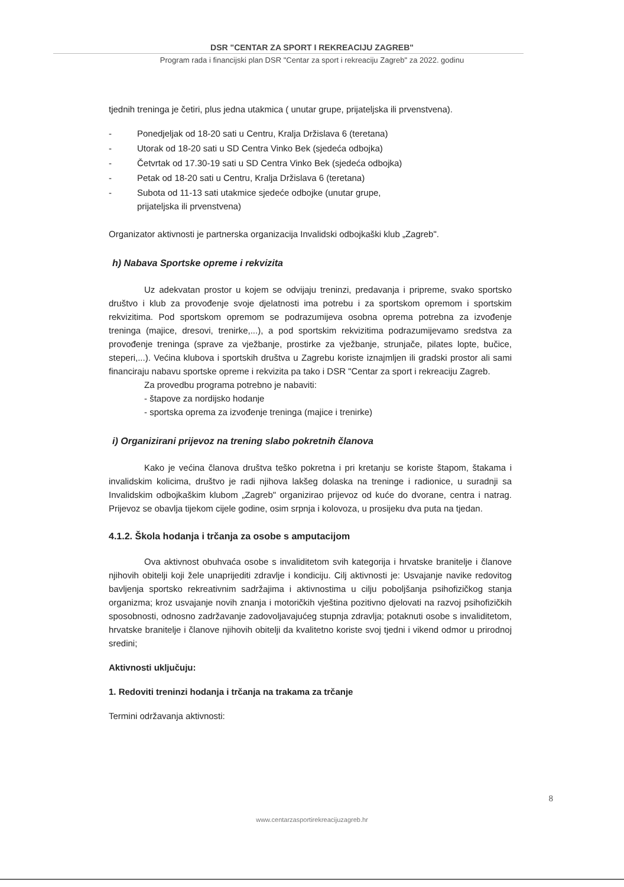DSR "CENTAR ZA SPORT I REKREACIJU ZAGREB"
Program rada i financijski plan DSR "Centar za sport i rekreaciju Zagreb" za 2022. godinu
tjednih treninga je četiri, plus jedna utakmica ( unutar grupe, prijateljska ili prvenstvena).
- Ponedjeljak od 18-20 sati u Centru, Kralja Držislava 6 (teretana)
- Utorak od 18-20 sati u SD Centra Vinko Bek (sjedeća odbojka)
- Četvrtak od 17.30-19 sati u SD Centra Vinko Bek (sjedeća odbojka)
- Petak od 18-20 sati u Centru, Kralja Držislava 6 (teretana)
- Subota od 11-13 sati utakmice sjedeće odbojke (unutar grupe,
prijateljska ili prvenstvena)
Organizator aktivnosti je partnerska organizacija Invalidski odbojkaški klub „Zagreb".
h) Nabava Sportske opreme i rekvizita
Uz adekvatan prostor u kojem se odvijaju treninzi, predavanja i pripreme, svako sportsko društvo i klub za provođenje svoje djelatnosti ima potrebu i za sportskom opremom i sportskim rekvizitima. Pod sportskom opremom se podrazumijeva osobna oprema potrebna za izvođenje treninga (majice, dresovi, trenirke,...), a pod sportskim rekvizitima podrazumijevamo sredstva za provođenje treninga (sprave za vježbanje, prostirke za vježbanje, strunjače, pilates lopte, bučice, steperi,...). Većina klubova i sportskih društva u Zagrebu koriste iznajmljen ili gradski prostor ali sami financiraju nabavu sportske opreme i rekvizita pa tako i DSR "Centar za sport i rekreaciju Zagreb.
Za provedbu programa potrebno je nabaviti:
- štapove za nordijsko hodanje
- sportska oprema za izvođenje treninga (majice i trenirke)
i) Organizirani prijevoz na trening slabo pokretnih članova
Kako je većina članova društva teško pokretna i pri kretanju se koriste štapom, štakama i invalidskim kolicima, društvo je radi njihova lakšeg dolaska na treninge i radionice, u suradnji sa Invalidskim odbojkaškim klubom „Zagreb" organizirao prijevoz od kuće do dvorane, centra i natrag. Prijevoz se obavlja tijekom cijele godine, osim srpnja i kolovoza, u prosijeku dva puta na tjedan.
4.1.2. Škola hodanja i trčanja za osobe s amputacijom
Ova aktivnost obuhvaća osobe s invaliditetom svih kategorija i hrvatske branitelje i članove njihovih obitelji koji žele unaprijediti zdravlje i kondiciju. Cilj aktivnosti je: Usvajanje navike redovitog bavljenja sportsko rekreativnim sadržajima i aktivnostima u cilju poboljšanja psihofizičkog stanja organizma; kroz usvajanje novih znanja i motoričkih vještina pozitivno djelovati na razvoj psihofizičkih sposobnosti, odnosno zadržavanje zadovoljavajućeg stupnja zdravlja; potaknuti osobe s invaliditetom, hrvatske branitelje i članove njihovih obitelji da kvalitetno koriste svoj tjedni i vikend odmor u prirodnoj sredini;
Aktivnosti uključuju:
1. Redoviti treninzi hodanja i trčanja na trakama za trčanje
Termini održavanja aktivnosti:
8
www.centarzasportirekreacijuzagreb.hr